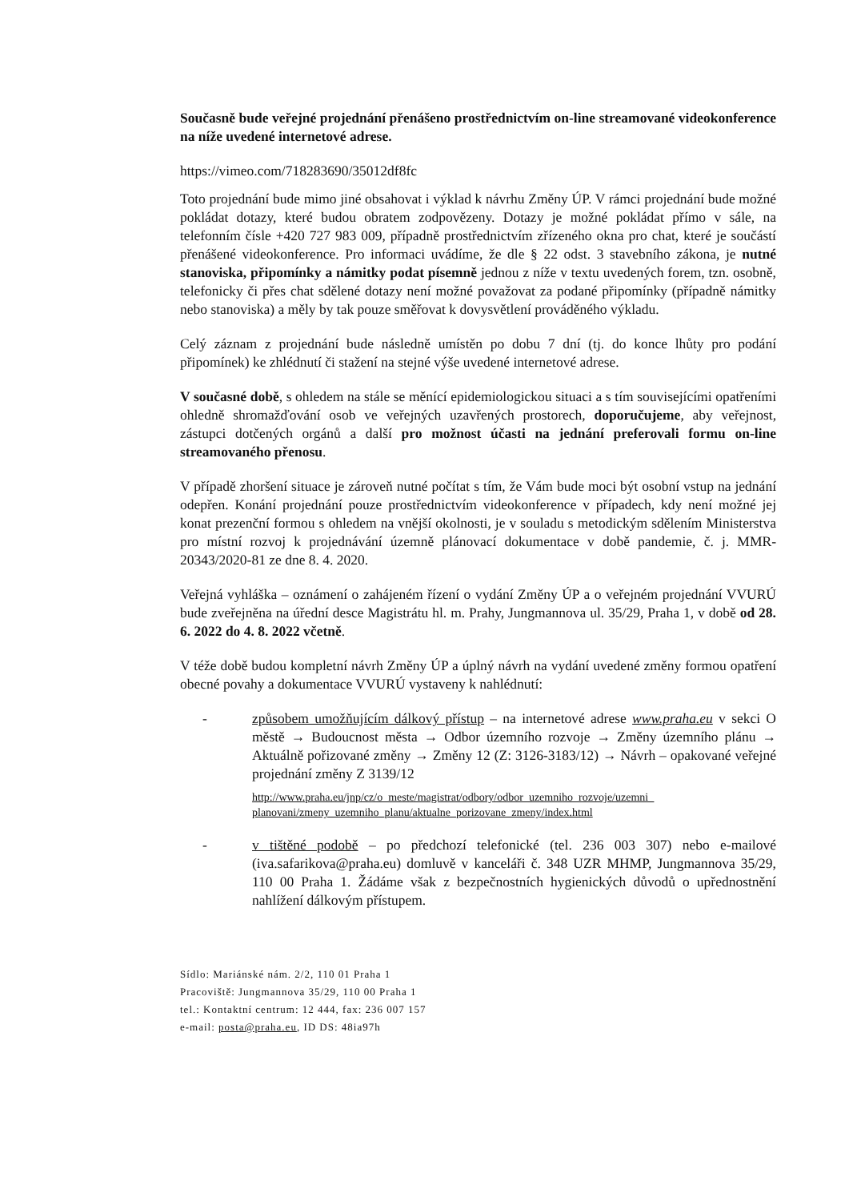Současně bude veřejné projednání přenášeno prostřednictvím on-line streamované videokonference na níže uvedené internetové adrese.
https://vimeo.com/718283690/35012df8fc
Toto projednání bude mimo jiné obsahovat i výklad k návrhu Změny ÚP. V rámci projednání bude možné pokládat dotazy, které budou obratem zodpovězeny. Dotazy je možné pokládat přímo v sále, na telefonním čísle +420 727 983 009, případně prostřednictvím zřízeného okna pro chat, které je součástí přenášené videokonference. Pro informaci uvádíme, že dle § 22 odst. 3 stavebního zákona, je nutné stanoviska, připomínky a námitky podat písemně jednou z níže v textu uvedených forem, tzn. osobně, telefonicky či přes chat sdělené dotazy není možné považovat za podané připomínky (případně námitky nebo stanoviska) a měly by tak pouze směřovat k dovysvětlení prováděného výkladu.
Celý záznam z projednání bude následně umístěn po dobu 7 dní (tj. do konce lhůty pro podání připomínek) ke zhlédnutí či stažení na stejné výše uvedené internetové adrese.
V současné době, s ohledem na stále se měnící epidemiologickou situaci a s tím souvisejícími opatřeními ohledně shromažďování osob ve veřejných uzavřených prostorech, doporučujeme, aby veřejnost, zástupci dotčených orgánů a další pro možnost účasti na jednání preferovali formu on-line streamovaného přenosu.
V případě zhoršení situace je zároveň nutné počítat s tím, že Vám bude moci být osobní vstup na jednání odepřen. Konání projednání pouze prostřednictvím videokonference v případech, kdy není možné jej konat prezenční formou s ohledem na vnější okolnosti, je v souladu s metodickým sdělením Ministerstva pro místní rozvoj k projednávání územně plánovací dokumentace v době pandemie, č. j. MMR-20343/2020-81 ze dne 8. 4. 2020.
Veřejná vyhláška – oznámení o zahájeném řízení o vydání Změny ÚP a o veřejném projednání VVURÚ bude zveřejněna na úřední desce Magistrátu hl. m. Prahy, Jungmannova ul. 35/29, Praha 1, v době od 28. 6. 2022 do 4. 8. 2022 včetně.
V téže době budou kompletní návrh Změny ÚP a úplný návrh na vydání uvedené změny formou opatření obecné povahy a dokumentace VVURÚ vystaveny k nahlédnutí:
- způsobem umožňujícím dálkový přístup – na internetové adrese www.praha.eu v sekci O městě → Budoucnost města → Odbor územního rozvoje → Změny územního plánu → Aktuálně pořizované změny → Změny 12 (Z: 3126-3183/12) → Návrh – opakované veřejné projednání změny Z 3139/12
http://www.praha.eu/jnp/cz/o_meste/magistrat/odbory/odbor_uzemniho_rozvoje/uzemni_ planovani/zmeny_uzemniho_planu/aktualne_porizovane_zmeny/index.html
- v tištěné podobě – po předchozí telefonické (tel. 236 003 307) nebo e-mailové (iva.safarikova@praha.eu) domluvě v kanceláři č. 348 UZR MHMP, Jungmannova 35/29, 110 00 Praha 1. Žádáme však z bezpečnostních hygienických důvodů o upřednostnění nahlížení dálkovým přístupem.
Sídlo: Mariánské nám. 2/2, 110 01 Praha 1
Pracoviště: Jungmannova 35/29, 110 00 Praha 1
tel.: Kontaktní centrum: 12 444, fax: 236 007 157
e-mail: posta@praha.eu, ID DS: 48ia97h